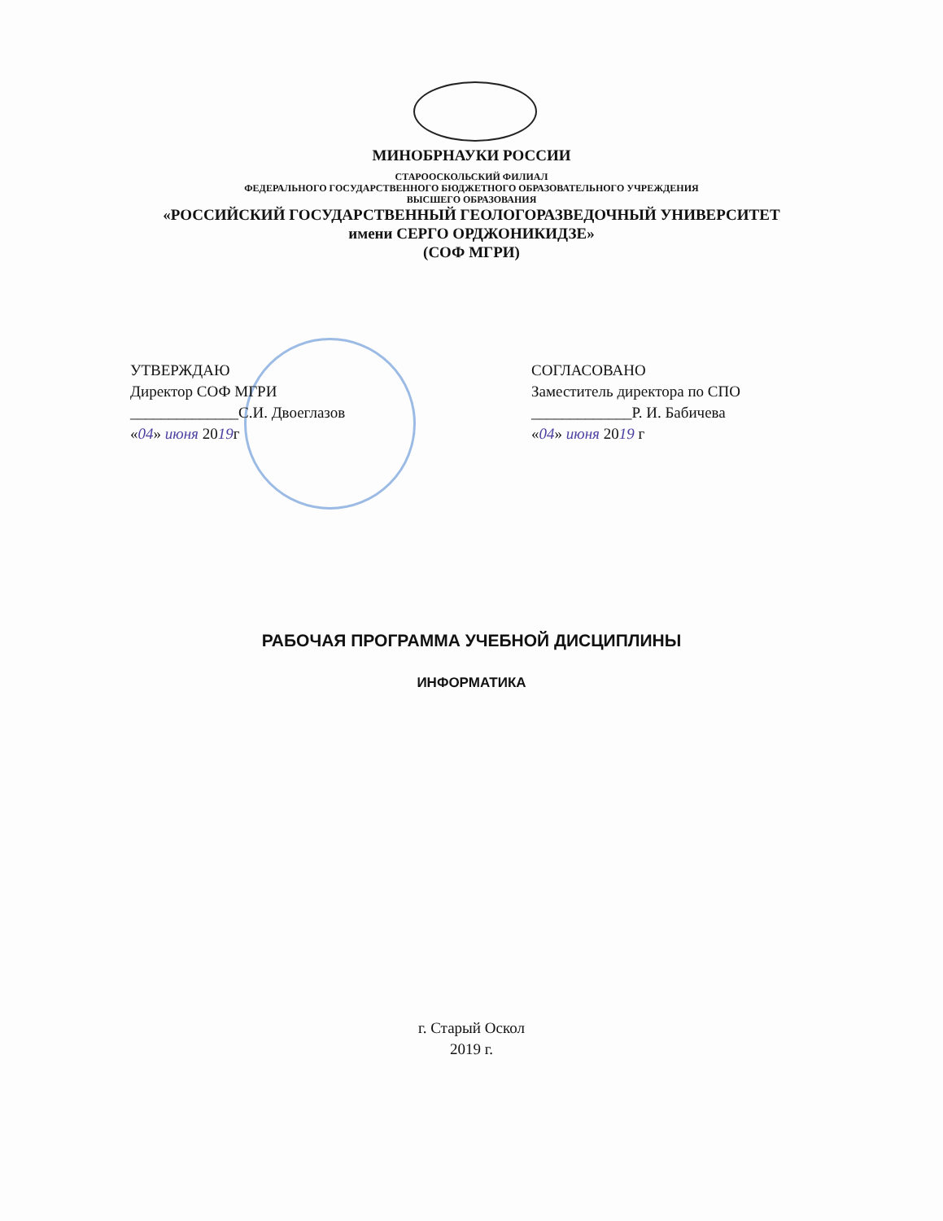МИНОБРНАУКИ РОССИИ
СТАРООСКОЛЬСКИЙ ФИЛИАЛ
ФЕДЕРАЛЬНОГО ГОСУДАРСТВЕННОГО БЮДЖЕТНОГО ОБРАЗОВАТЕЛЬНОГО УЧРЕЖДЕНИЯ
ВЫСШЕГО ОБРАЗОВАНИЯ
«РОССИЙСКИЙ ГОСУДАРСТВЕННЫЙ ГЕОЛОГОРАЗВЕДОЧНЫЙ УНИВЕРСИТЕТ
имени СЕРГО ОРДЖОНИКИДЗЕ»
(СОФ МГРИ)
УТВЕРЖДАЮ
Директор СОФ МГРИ
______________С.И. Двоеглазов
«04» июня 2019г
СОГЛАСОВАНО
Заместитель директора по СПО
_____________Р. И. Бабичева
«04» июня 2019 г
РАБОЧАЯ ПРОГРАММА УЧЕБНОЙ ДИСЦИПЛИНЫ
ИНФОРМАТИКА
г. Старый Оскол
2019 г.